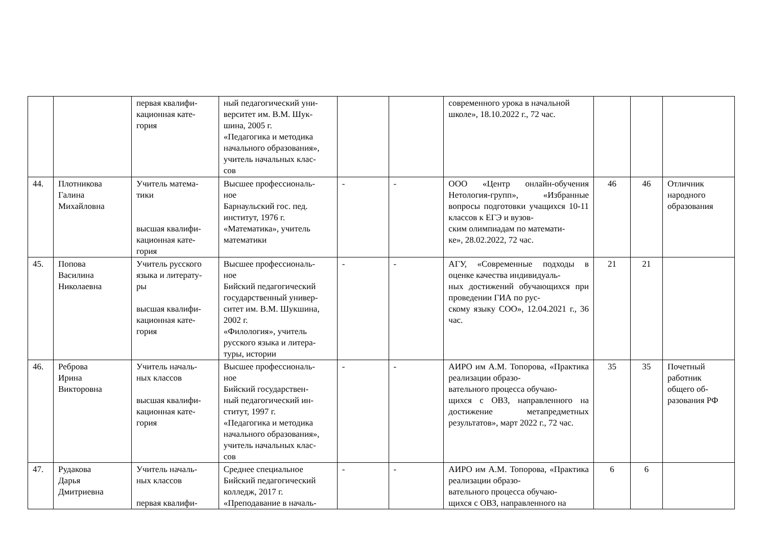| | | первая квалифи- кационная кате- гория | ный педагогический уни- верситет им. В.М. Шук- шина, 2005 г. «Педагогика и методика начального образования», учитель начальных клас- сов | | | современного урока в начальной школе», 18.10.2022 г., 72 час. | | | |
| 44. | Плотникова Галина Михайловна | Учитель матема- тики высшая квалифи- кационная кате- гория | Высшее профессиональ- ное Барнаульский гос. пед. институт, 1976 г. «Математика», учитель математики | - | - | ООО «Центр онлайн-обучения Нетология-групп», «Избранные вопросы подготовки учащихся 10-11 классов к ЕГЭ и вузов- ским олимпиадам по математи- ке», 28.02.2022, 72 час. | 46 | 46 | Отличник народного образования |
| 45. | Попова Василина Николаевна | Учитель русского языка и литерату- ры высшая квалифи- кационная кате- гория | Высшее профессиональ- ное Бийский педагогический государственный универ- ситет им. В.М. Шукшина, 2002 г. «Филология», учитель русского языка и литера- туры, истории | - | - | АГУ, «Современные подходы в оценке качества индивидуаль- ных достижений обучающихся при проведении ГИА по рус- скому языку СОО», 12.04.2021 г., 36 час. | 21 | 21 | |
| 46. | Реброва Ирина Викторовна | Учитель началь- ных классов высшая квалифи- кационная кате- гория | Высшее профессиональ- ное Бийский государствен- ный педагогический ин- ститут, 1997 г. «Педагогика и методика начального образования», учитель начальных клас- сов | - | - | АИРО им А.М. Топорова, «Практика реализации образо- вательного процесса обучаю- щихся с ОВЗ, направленного на достижение метапредметных результатов», март 2022 г., 72 час. | 35 | 35 | Почетный работник общего об- разования РФ |
| 47. | Рудакова Дарья Дмитриевна | Учитель началь- ных классов первая квалифи- | Среднее специальное Бийский педагогический колледж, 2017 г. «Преподавание в началь- | - | - | АИРО им А.М. Топорова, «Практика реализации образо- вательного процесса обучаю- щихся с ОВЗ, направленного на | 6 | 6 | |